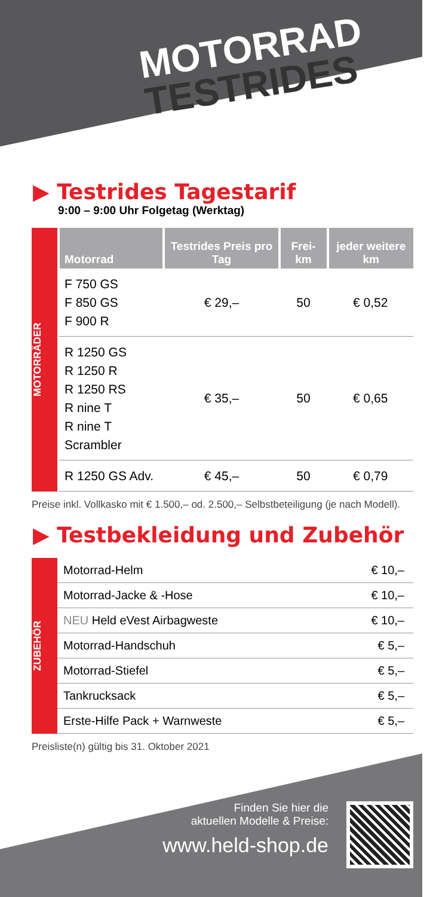MOTORRAD
TESTRIDES
▶ Testrides Tagestarif
9:00 – 9:00 Uhr Folgetag (Werktag)
MOTORRÄDER
| Motorrad | Testrides Preis pro Tag | Frei-km | jeder weitere km |
| --- | --- | --- | --- |
| F 750 GS F 850 GS F 900 R | € 29,– | 50 | € 0,52 |
| R 1250 GS R 1250 R R 1250 RS R nine T R nine T Scrambler | € 35,– | 50 | € 0,65 |
| R 1250 GS Adv. | € 45,– | 50 | € 0,79 |
Preise inkl. Vollkasko mit € 1.500,– od. 2.500,– Selbstbeteiligung (je nach Modell).
▶ Testbekleidung und Zubehör
ZUBEHÖR
| Motorrad-Helm | € 10,– |
| Motorrad-Jacke & -Hose | € 10,– |
| NEU Held eVest Airbagweste | € 10,– |
| Motorrad-Handschuh | € 5,– |
| Motorrad-Stiefel | € 5,– |
| Tankrucksack | € 5,– |
| Erste-Hilfe Pack + Warnweste | € 5,– |
Preisliste(n) gültig bis 31. Oktober 2021
Finden Sie hier die
aktuellen Modelle & Preise:
www.held-shop.de